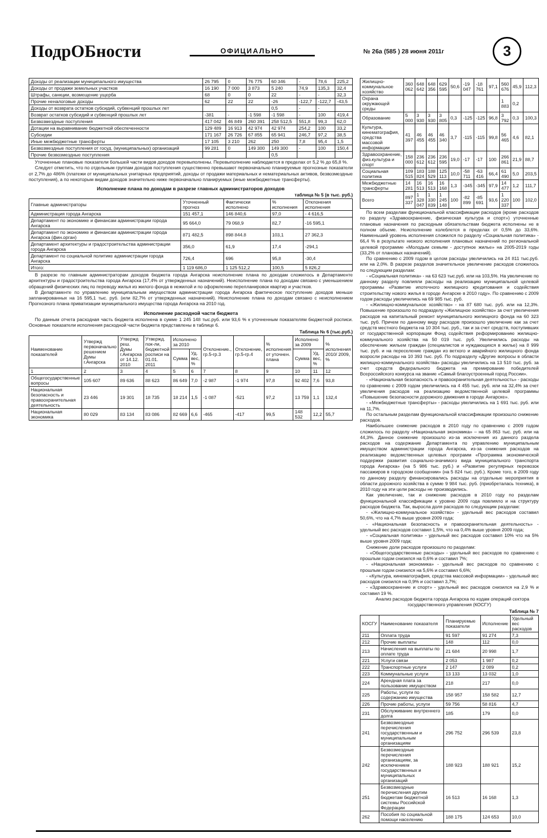ПодрОБности
ОФИЦИАЛЬНО
№ 26а (585 ) 28 июня 2011г
3
| Доходы от реализации муниципального имущества | 26 795 | 0 | 76 775 | 60 346 | - | 78,6 | 225,2 |
| Доходы от продажи земельных участков | 16 190 | 7 000 | 3 873 | 5 240 | 74,9 | 135,3 | 32,4 |
| Штрафы, санкции, возмещение ущерба | 68 | 0 | 0 | 22 | - | - | 32,3 |
| Прочие неналоговые доходы | 62 | 22 | 22 | -26 | -122,7 | -122,7 | -43,5 |
| Доходы от возврата остатков субсидий, субвенций прошлых лет | | | | 0,5 | - | - | |
| Возврат остатков субсидий и субвенций прошлых лет | -381 | - | -1 598 | -1 598 | - | 100 | 419,4 |
| Безвозмездные поступления | 417 042 | 46 849 | 260 391 | 258 512,5 | 551,8 | 99,3 | 62,0 |
| Дотации на выравнивание бюджетной обеспеченности | 129 489 | 16 913 | 42 974 | 42 974 | 254,2 | 100 | 33,2 |
| Субсидии | 171 167 | 26 726 | 67 855 | 65 941 | 246,7 | 97,2 | 38,5 |
| Иные межбюджетные трансферты | 17 105 | 3 210 | 262 | 250 | 7,8 | 95,4 | 1,5 |
| Безвозмездные поступления от госуд. (муниципальных) организаций | 99 281 | 0 | 149 300 | 149 300 | - | 100 | 150,4 |
| Прочие безвозмездные поступления | | | | 0,5 | | | |
Уточненные плановые показатели большей части видов доходов перевыполнены. Перевыполнение наблюдается в пределах от 5,2 % до 65,8 %.
Следует отметить, что по отдельным группам доходов поступления существенно превышают первоначально планируемые прогнозные показатели от 2,7% до 486% (платежи от муниципальных унитарных предприятий, доходы от продажи материальных и нематериальных активов, безвозмездные поступления), а по некоторым видам доходов значительно ниже первоначально планируемых (иные межбюджетные трансферты).
Исполнение плана по доходам в разрезе главных администраторов доходов
таблица № 5 (в тыс. руб.)
| Главные администраторы | Уточненный прогноз | Фактически исполнено | % исполнения | Отклонения исполнения |
| --- | --- | --- | --- | --- |
| Администрация города Ангарска | 151 457,1 | 146 840,6 | 97,0 | - 4 616,5 |
| Департамент по экономике и финансам администрации города Ангарска | 95 664,0 | 79 068,9 | 82,7 | -16 595,1 |
| Департамент по экономике и финансам администрации города Ангарска (фин.орган) | 871 482,5 | 898 844.8 | 103,1 | 27 362,3 |
| Департамент архитектуры и градостроительства администрации города Ангарска | 356,0 | 61,9 | 17,4 | -294,1 |
| Департамент по социальной политике администрации города Ангарска | 726,4 | 696 | 95,8 | -30,4 |
| Итого: | 1 119 686,0 | 1 125 512,2 | 100,5 | 5 826,2 |
В разрезе по главным администраторам доходов бюджета города Ангарска неисполнение плана по доходам сложилось в Департаменте архитектуры и градостроительства города Ангарска (17,4% от утвержденных назначений). Неисполнение плана по доходам связано с уменьшением обращений физических лиц по переводу жилья из жилого фонда в нежилой и по оформлению перепланировок квартир и участков.
В Департаменте по управлению муниципальным имуществом администрации города Ангарска фактическое поступление доходов меньше запланированных на 16 595,1 тыс. руб. (или 82,7% от утвержденных назначений). Неисполнение плана по доходам связано с неисполнением Прогнозного плана приватизации муниципального имущества города Ангарска на 2010 год.
Исполнение расходной части бюджета
По данным отчета расходная часть бюджета исполнена в сумме 1 245 148 тыс.руб. или 93,6 % к уточненным показателям бюджетной росписи. Основные показатели исполнения расходной части бюджета представлены в таблице 6.
Таблица № 6 (тыс.руб.)
| Наименование показателей | Утвержд первоначально решением Думы г.Ангарска | Утвержд реш. Думы г.Ангарска от 14.12. 2010 | Утвержд. пок-ли, бюджетной росписи на 01.01. 2011 | Исполнено за 2010 | | Отклонение., гр.5-гр.3 | Отклонение, гр.5-гр.4 | % исполнения от уточнен. плана | Исполнено за 2009 | | % исполнения 2010/ 2009, % |
| --- | --- | --- | --- | --- | --- | --- | --- | --- | --- | --- | --- |
| | | | | Сумма | Уд. вес, % | | | | Сумма | Уд. вес, % | |
| 1 | 2 | 3 | 4 | 5 | 6 | 7 | 8 | 9 | 10 | 11 | 12 |
| Общегосударственные вопросы | 105 607 | 89 636 | 88 623 | 86 649 | 7,0 | -2 987 | -1 974 | 97,8 | 92 402 | 7,6 | 93,8 |
| Национальная безопасность и правоохранительная деятельность | 23 446 | 19 301 | 18 735 | 18 214 | 1,5 | -1 087 | -521 | 97,2 | 13 759 | 1,1 | 132,4 |
| Национальная экономика | 80 029 | 83 134 | 83 086 | 82 669 | 6,6 | -465 | -417 | 99,5 | 148 532 | 12,2 | 55,7 |
| Жилищно-коммунальное хозяйство | 360 062 | 648 642 | 648 356 | 629 595 | 50,6 | -19 047 | -18 761 | 97,1 | 560 676 | 45,9 | 112,3 |
| Охрана окружающей среды | | | | | | | | | 1 883 | 0,2 | |
| Образование | 5 000 | 3 930 | 3 930 | 3 805 | 0,3 | -125 | -125 | 96,8 | 3 792 | 0,3 | 100,3 |
| Культура, кинематография, средства массовой информации | 41 397 | 46 455 | 46 455 | 46 340 | 3,7 | -115 | -115 | 99,8 | 56 465 | 4,6 | 82,1 |
| Здравоохранение, физ.культура и спорт | 158 000 | 236 612 | 236 612 | 236 595 | 19,0 | -17 | -17 | 100 | 266 861 | 21,9 | 88,7 |
| Социальная политика | 109 515 | 183 824 | 188 529 | 125 113 | 10,0 | -58 711 | -63 416 | 66,4 | 61 490 | 5,0 | 203,5 |
| Межбюджетные трансферты | 14 281 | 16 513 | 16 513 | 16 168 | 1,3 | -345 | -345 | 97,9 | 14 477 | 1,2 | 111,7 |
| Всего | 897 337 | 1 328 047 | 1 330 839 | 1 245 148 | 100 | -82 899 | -85 691 | 93,6 | 1 220 337 | 100 | 102,0 |
По всем разделам функциональной классификации расходов (кроме расходов по разделу «Здравоохранение, физическая культура и спорт») уточненные плановые назначения по расходным обязательствам бюджета исполнены не в полном объеме. Неисполнение колеблется в пределах от 0,5% до 33,6%. Наименьший уровень исполнения сложился по разделу «Социальная политика» - 66,4 % в результате низкого исполнения плановых назначений по региональной целевой программе «Молодым семьям - доступное жилье» на 2005-2019 годы (33,2% от плановых назначений).
По сравнению с 2009 годом в целом расходы увеличились на 24 811 тыс.руб. или на 2,0%. В разрезе разделов значительное увеличение расходов сложилось по следующим разделам:
- «Социальная политика» - на 63 623 тыс.руб. или на 103,5%. На увеличение по данному разделу повлияли расходы на реализацию муниципальной целевой программы «Развитие ипотечного жилищного кредитования и содействия строительству нового жилья в городе Ангарске в 2010 году». По сравнению с 2009 годом расходы увеличились на 69 985 тыс. руб.
- «Жилищно-коммунальное хозяйство» - на 87 680 тыс. руб. или на 12,3%. Повышение произошло по подразделу «Жилищное хозяйство» за счет увеличения расходов на капитальный ремонт муниципального жилищного фонда на 60 323 тыс. руб. Причем по данному виду расходов произошло увеличение как за счет средств местного бюджета на 10 304 тыс. руб., так и за счет средств, поступивших от государственной корпорации Фонд содействия реформированию жилищно-коммунального хозяйства на 50 019 тыс. руб. Увеличились расходы на обеспечение жильем граждан (специалистов и нуждающихся в жилье) на 8 999 тыс. руб. и на переселение граждан из ветхого и аварийного жилищного фонда возросли расходы на 10 393 тыс. руб. По подразделу «Другие вопросы в области жилищно-коммунального хозяйства» расходы увеличились на 13 510 тыс. руб. за счет средств федерального бюджета на премирование победителей Всероссийского конкурса на звание «Самый благоустроенный город России».
- «Национальная безопасность и правоохранительная деятельность» - расходы по сравнению с 2009 годом увеличились на 4 455 тыс. руб. или на 32,4% за счет увеличения расходов на реализацию ведомственной целевой программы «Повышение безопасности дорожного движения в городе Ангарске».
- «Межбюджетные трансферты» - расходы увеличились на 1 691 тыс. руб. или на 11,7%.
По остальным разделам функциональной классификации произошло снижение расходов.
Наибольшее снижение расходов в 2010 году по сравнению с 2009 годом сложилось по разделу «Национальная экономика» – на 65 863 тыс. руб. или на 44,3%. Данное снижение произошло из-за исключения из данного раздела расходов на содержание Департамента по управлению муниципальным имуществом администрации города Ангарска, из-за снижения расходов на реализацию ведомственных целевых программ «Программа экономической поддержки развития социально-значимого вида муниципального транспорта города Ангарска» (на 5 986 тыс. руб.) и «Развитие регулярных перевозок пассажиров в городском сообщении» (на 5 824 тыс. руб.). Кроме того, в 2009 году по данному разделу финансировались расходы на отдельные мероприятия в области дорожного хозяйства в сумме 9 984 тыс. руб. (приобреталась техника), в 2010 году на эти цели расходы не производились.
Как увеличение, так и снижение расходов в 2010 году по разделам функциональной классификации к уровню 2009 года повлияло и на структуру расходов бюджета. Так, выросла доля расходов по следующим разделам:
- «Жилищно-коммунальное хозяйство» - удельный вес расходов составил 50,6%, что на 4,7% выше уровня 2009 года;
- «Национальная безопасность и правоохранительная деятельность» - удельный вес расходов составил 1,5%, что на 0,4% выше уровня 2009 года;
- «Социальная политика» - удельный вес расходов составил 10% что на 5% выше уровня 2009 года;
Снижение доли расходов произошло по разделам:
- «Общегосударственные расходы» - удельный вес расходов по сравнению с прошлым годом снизился на 0,6% и составил 7%;
- «Национальная экономика» - удельный вес расходов по сравнению с прошлым годом снизился на 5,6% и составил 6,6%;
- «Культура, кинематография, средства массовой информации» - удельный вес расходов снизился на 0,9% и составил 3,7%;
- «Здравоохранение и спорт» - удельный вес расходов снизился на 2,9 % и составил 19 %.
Анализ расходов бюджета города Ангарска по кодам операций сектора государственного управления (КОСГУ)
Таблица № 7
| КОСГУ | Наименование показателя | Планируемые показатели | Исполнение | Удельный вес расходов |
| --- | --- | --- | --- | --- |
| 211 | Оплата труда | 91 597 | 91 274 | 7,3 |
| 212 | Прочие выплаты | 148 | 112 | 0,0 |
| 213 | Начисления на выплаты по оплате труда | 21 684 | 20 998 | 1,7 |
| 221 | Услуги связи | 2 053 | 1 987 | 0,2 |
| 222 | Транспортные услуги | 2 147 | 2 089 | 0,2 |
| 223 | Коммунальные услуги | 13 133 | 13 032 | 1,0 |
| 224 | Арендная плата за пользование имуществом | 218 | 217 | 0,0 |
| 225 | Работы, услуги по содержанию имущества | 158 957 | 158 582 | 12,7 |
| 226 | Прочие работы, услуги | 59 756 | 58 816 | 4,7 |
| 231 | Обслуживание внутреннего долга | 185 | 179 | 0,0 |
| 241 | Безвозмездные перечисления государственным и муниципальным организациям | 296 752 | 296 539 | 23,8 |
| 242 | Безвозмездные перечисления организациям, за исключением государственных и муниципальных организаций | 188 923 | 188 921 | 15,2 |
| 251 | Безвозмездные перечисления другим бюджетам бюджетной системы Российской Федерации | 16 513 | 16 168 | 1,3 |
| 262 | Пособия по социальной помощи населению | 188 175 | 124 653 | 10,0 |